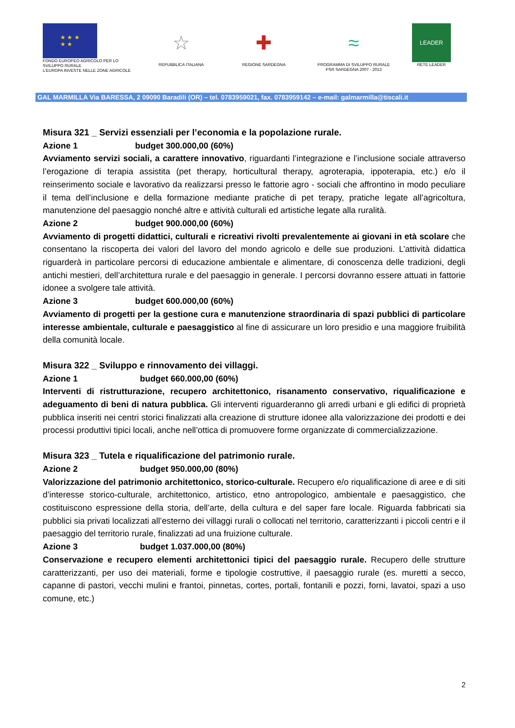★ ★ ★
★ ★
FONDO EUROPEO AGRICOLO PER LO
SVILUPPO RURALE
L'EUROPA INVESTE NELLE ZONE AGRICOLE
☆
REPUBBLICA ITALIANA
✚
REGIONE SARDEGNA
≈
PROGRAMMA DI SVILUPPO RURALE
PSR SARDEGNA 2007 - 2013
LEADER
RETE LEADER
GAL MARMILLA Via BARESSA, 2 09090 Baradili (OR) – tel. 0783959021, fax. 0783959142 – e-mail: galmarmilla@tiscali.it
Misura 321 _ Servizi essenziali per l’economia e la popolazione rurale.
Azione 1 budget 300.000,00 (60%)
Avviamento servizi sociali, a carattere innovativo, riguardanti l’integrazione e l’inclusione sociale attraverso l’erogazione di terapia assistita (pet therapy, horticultural therapy, agroterapia, ippoterapia, etc.) e/o il reinserimento sociale e lavorativo da realizzarsi presso le fattorie agro - sociali che affrontino in modo peculiare il tema dell’inclusione e della formazione mediante pratiche di pet terapy, pratiche legate all’agricoltura, manutenzione del paesaggio nonché altre e attività culturali ed artistiche legate alla ruralità.
Azione 2 budget 900.000,00 (60%)
Avviamento di progetti didattici, culturali e ricreativi rivolti prevalentemente ai giovani in età scolare che consentano la riscoperta dei valori del lavoro del mondo agricolo e delle sue produzioni. L’attività didattica riguarderà in particolare percorsi di educazione ambientale e alimentare, di conoscenza delle tradizioni, degli antichi mestieri, dell’architettura rurale e del paesaggio in generale. I percorsi dovranno essere attuati in fattorie idonee a svolgere tale attività.
Azione 3 budget 600.000,00 (60%)
Avviamento di progetti per la gestione cura e manutenzione straordinaria di spazi pubblici di particolare interesse ambientale, culturale e paesaggistico al fine di assicurare un loro presidio e una maggiore fruibilità della comunità locale.
Misura 322 _ Sviluppo e rinnovamento dei villaggi.
Azione 1 budget 660.000,00 (60%)
Interventi di ristrutturazione, recupero architettonico, risanamento conservativo, riqualificazione e adeguamento di beni di natura pubblica. Gli interventi riguarderanno gli arredi urbani e gli edifici di proprietà pubblica inseriti nei centri storici finalizzati alla creazione di strutture idonee alla valorizzazione dei prodotti e dei processi produttivi tipici locali, anche nell’ottica di promuovere forme organizzate di commercializzazione.
Misura 323 _ Tutela e riqualificazione del patrimonio rurale.
Azione 2 budget 950.000,00 (80%)
Valorizzazione del patrimonio architettonico, storico-culturale. Recupero e/o riqualificazione di aree e di siti d’interesse storico-culturale, architettonico, artistico, etno antropologico, ambientale e paesaggistico, che costituiscono espressione della storia, dell’arte, della cultura e del saper fare locale. Riguarda fabbricati sia pubblici sia privati localizzati all’esterno dei villaggi rurali o collocati nel territorio, caratterizzanti i piccoli centri e il paesaggio del territorio rurale, finalizzati ad una fruizione culturale.
Azione 3 budget 1.037.000,00 (80%)
Conservazione e recupero elementi architettonici tipici del paesaggio rurale. Recupero delle strutture caratterizzanti, per uso dei materiali, forme e tipologie costruttive, il paesaggio rurale (es. muretti a secco, capanne di pastori, vecchi mulini e frantoi, pinnetas, cortes, portali, fontanili e pozzi, forni, lavatoi, spazi a uso comune, etc.)
2